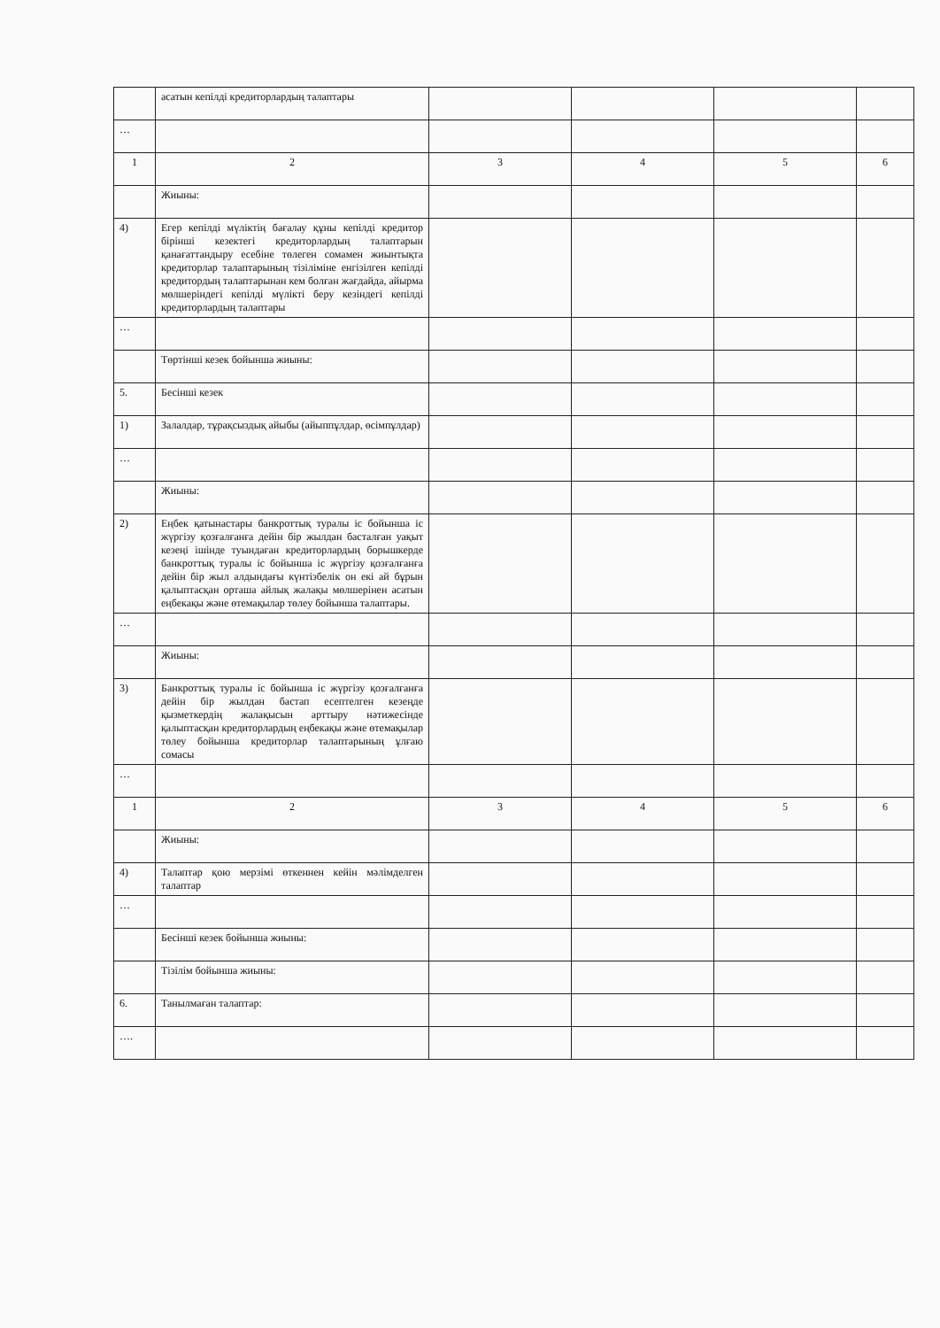| | асатын кепілді кредиторлардың талаптары | | | | |
| … | | | | | |
| 1 | 2 | 3 | 4 | 5 | 6 |
| | Жиыны: | | | | |
| 4) | Егер кепілді мүліктің бағалау құны кепілді кредитор бірінші кезектегі кредиторлардың талаптарын қанағаттандыру есебіне төлеген сомамен жиынтықта кредиторлар талаптарының тізіліміне енгізілген кепілді кредитордың талаптарынан кем болған жағдайда, айырма мөлшеріндегі кепілді мүлікті беру кезіндегі кепілді кредиторлардың талаптары | | | | |
| … | | | | | |
| | Төртінші кезек бойынша жиыны: | | | | |
| 5. | Бесінші кезек | | | | |
| 1) | Залалдар, тұрақсыздық айыбы (айыппұлдар, өсімпұлдар) | | | | |
| … | | | | | |
| | Жиыны: | | | | |
| 2) | Еңбек қатынастары банкроттық туралы іс бойынша іс жүргізу қозғалғанға дейін бір жылдан басталған уақыт кезеңі ішінде туындаған кредиторлардың борышкерде банкроттық туралы іс бойынша іс жүргізу қозғалғанға дейін бір жыл алдындағы күнтізбелік он екі ай бұрын қалыптасқан орташа айлық жалақы мөлшерінен асатын еңбекақы және өтемақылар төлеу бойынша талаптары. | | | | |
| … | | | | | |
| | Жиыны: | | | | |
| 3) | Банкроттық туралы іс бойынша іс жүргізу қозғалғанға дейін бір жылдан бастап есептелген кезеңде қызметкердің жалақысын арттыру нәтижесінде қалыптасқан кредиторлардың еңбекақы және өтемақылар төлеу бойынша кредиторлар талаптарының ұлғаю сомасы | | | | |
| … | | | | | |
| 1 | 2 | 3 | 4 | 5 | 6 |
| | Жиыны: | | | | |
| 4) | Талаптар қою мерзімі өткеннен кейін мәлімделген талаптар | | | | |
| … | | | | | |
| | Бесінші кезек бойынша жиыны: | | | | |
| | Тізілім бойынша жиыны: | | | | |
| 6. | Танылмаған талаптар: | | | | |
| …. | | | | | |